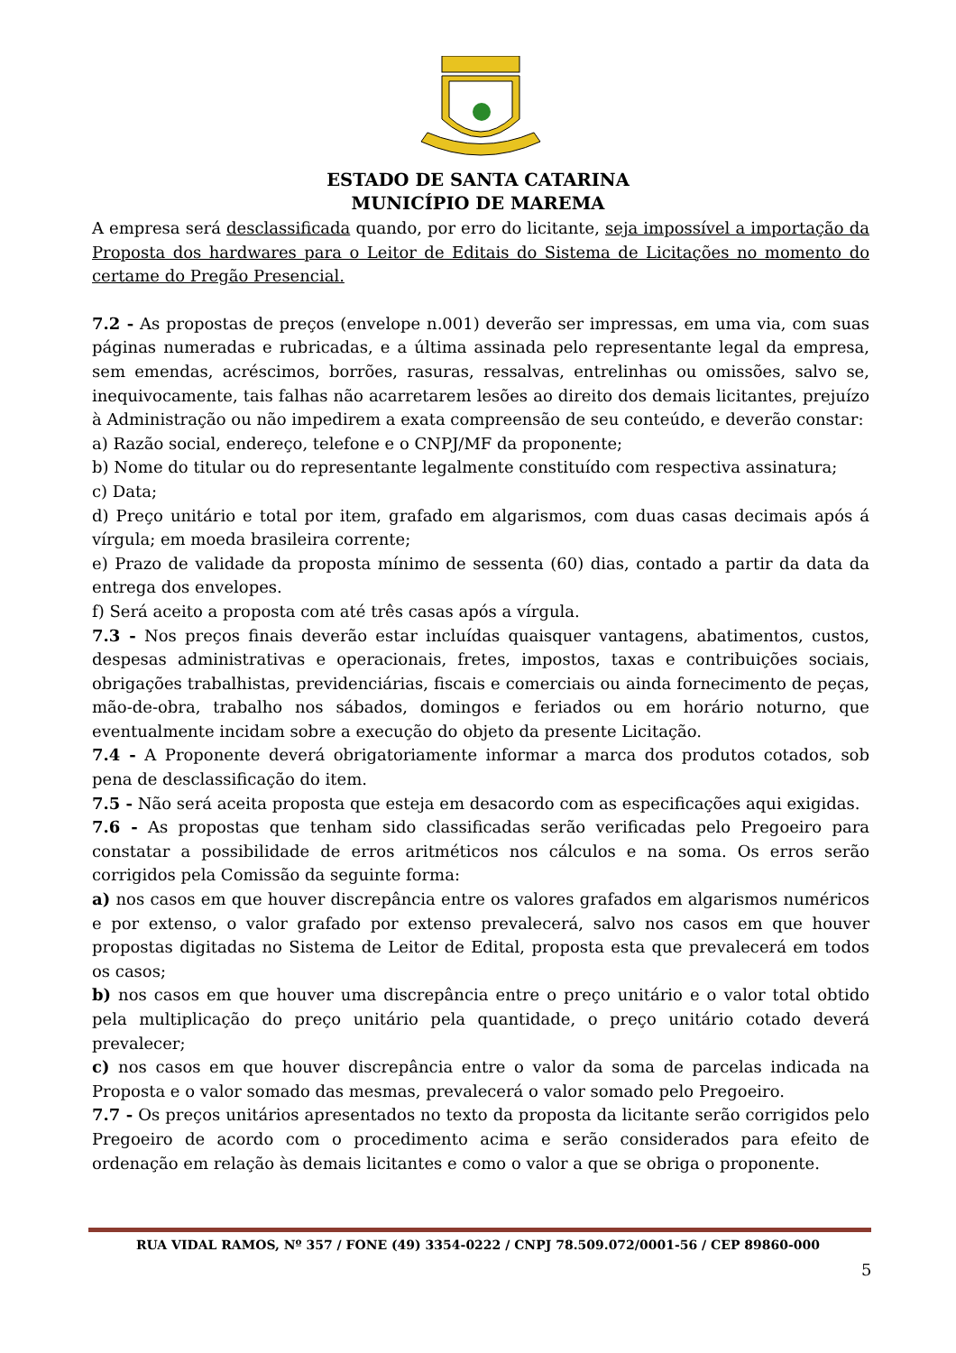ESTADO DE SANTA CATARINA
MUNICÍPIO DE MAREMA
A empresa será desclassificada quando, por erro do licitante, seja impossível a importação da Proposta dos hardwares para o Leitor de Editais do Sistema de Licitações no momento do certame do Pregão Presencial.
7.2 - As propostas de preços (envelope n.001) deverão ser impressas, em uma via, com suas páginas numeradas e rubricadas, e a última assinada pelo representante legal da empresa, sem emendas, acréscimos, borrões, rasuras, ressalvas, entrelinhas ou omissões, salvo se, inequivocamente, tais falhas não acarretarem lesões ao direito dos demais licitantes, prejuízo à Administração ou não impedirem a exata compreensão de seu conteúdo, e deverão constar:
a) Razão social, endereço, telefone e o CNPJ/MF da proponente;
b) Nome do titular ou do representante legalmente constituído com respectiva assinatura;
c) Data;
d) Preço unitário e total por item, grafado em algarismos, com duas casas decimais após á vírgula; em moeda brasileira corrente;
e) Prazo de validade da proposta mínimo de sessenta (60) dias, contado a partir da data da entrega dos envelopes.
f) Será aceito a proposta com até três casas após a vírgula.
7.3 - Nos preços finais deverão estar incluídas quaisquer vantagens, abatimentos, custos, despesas administrativas e operacionais, fretes, impostos, taxas e contribuições sociais, obrigações trabalhistas, previdenciárias, fiscais e comerciais ou ainda fornecimento de peças, mão-de-obra, trabalho nos sábados, domingos e feriados ou em horário noturno, que eventualmente incidam sobre a execução do objeto da presente Licitação.
7.4 - A Proponente deverá obrigatoriamente informar a marca dos produtos cotados, sob pena de desclassificação do item.
7.5 - Não será aceita proposta que esteja em desacordo com as especificações aqui exigidas.
7.6 - As propostas que tenham sido classificadas serão verificadas pelo Pregoeiro para constatar a possibilidade de erros aritméticos nos cálculos e na soma. Os erros serão corrigidos pela Comissão da seguinte forma:
a) nos casos em que houver discrepância entre os valores grafados em algarismos numéricos e por extenso, o valor grafado por extenso prevalecerá, salvo nos casos em que houver propostas digitadas no Sistema de Leitor de Edital, proposta esta que prevalecerá em todos os casos;
b) nos casos em que houver uma discrepância entre o preço unitário e o valor total obtido pela multiplicação do preço unitário pela quantidade, o preço unitário cotado deverá prevalecer;
c) nos casos em que houver discrepância entre o valor da soma de parcelas indicada na Proposta e o valor somado das mesmas, prevalecerá o valor somado pelo Pregoeiro.
7.7 - Os preços unitários apresentados no texto da proposta da licitante serão corrigidos pelo Pregoeiro de acordo com o procedimento acima e serão considerados para efeito de ordenação em relação às demais licitantes e como o valor a que se obriga o proponente.
RUA VIDAL RAMOS, Nº 357 / FONE (49) 3354-0222 / CNPJ 78.509.072/0001-56 / CEP 89860-000
5